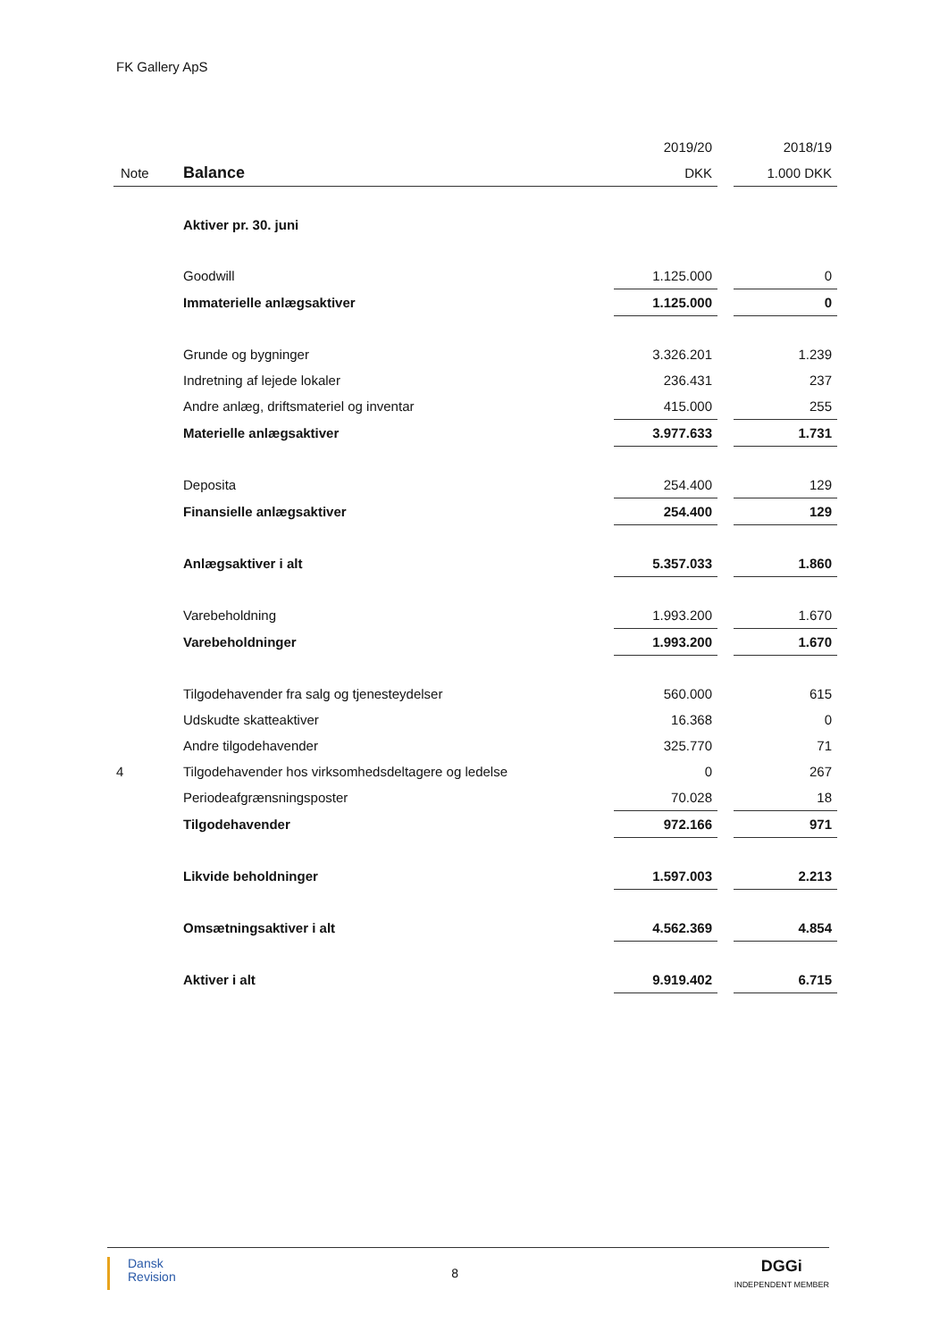FK Gallery ApS
| | | 2019/20 | | 2018/19 |
| Note | Balance | DKK | | 1.000 DKK |
| | Aktiver pr. 30. juni | | | |
| | Goodwill | 1.125.000 | | 0 |
| | Immaterielle anlægsaktiver | 1.125.000 | | 0 |
| | Grunde og bygninger | 3.326.201 | | 1.239 |
| | Indretning af lejede lokaler | 236.431 | | 237 |
| | Andre anlæg, driftsmateriel og inventar | 415.000 | | 255 |
| | Materielle anlægsaktiver | 3.977.633 | | 1.731 |
| | Deposita | 254.400 | | 129 |
| | Finansielle anlægsaktiver | 254.400 | | 129 |
| | Anlægsaktiver i alt | 5.357.033 | | 1.860 |
| | Varebeholdning | 1.993.200 | | 1.670 |
| | Varebeholdninger | 1.993.200 | | 1.670 |
| | Tilgodehavender fra salg og tjenesteydelser | 560.000 | | 615 |
| | Udskudte skatteaktiver | 16.368 | | 0 |
| | Andre tilgodehavender | 325.770 | | 71 |
| 4 | Tilgodehavender hos virksomhedsdeltagere og ledelse | 0 | | 267 |
| | Periodeafgrænsningsposter | 70.028 | | 18 |
| | Tilgodehavender | 972.166 | | 971 |
| | Likvide beholdninger | 1.597.003 | | 2.213 |
| | Omsætningsaktiver i alt | 4.562.369 | | 4.854 |
| | Aktiver i alt | 9.919.402 | | 6.715 |
Dansk
Revision
8
DGGi
INDEPENDENT MEMBER